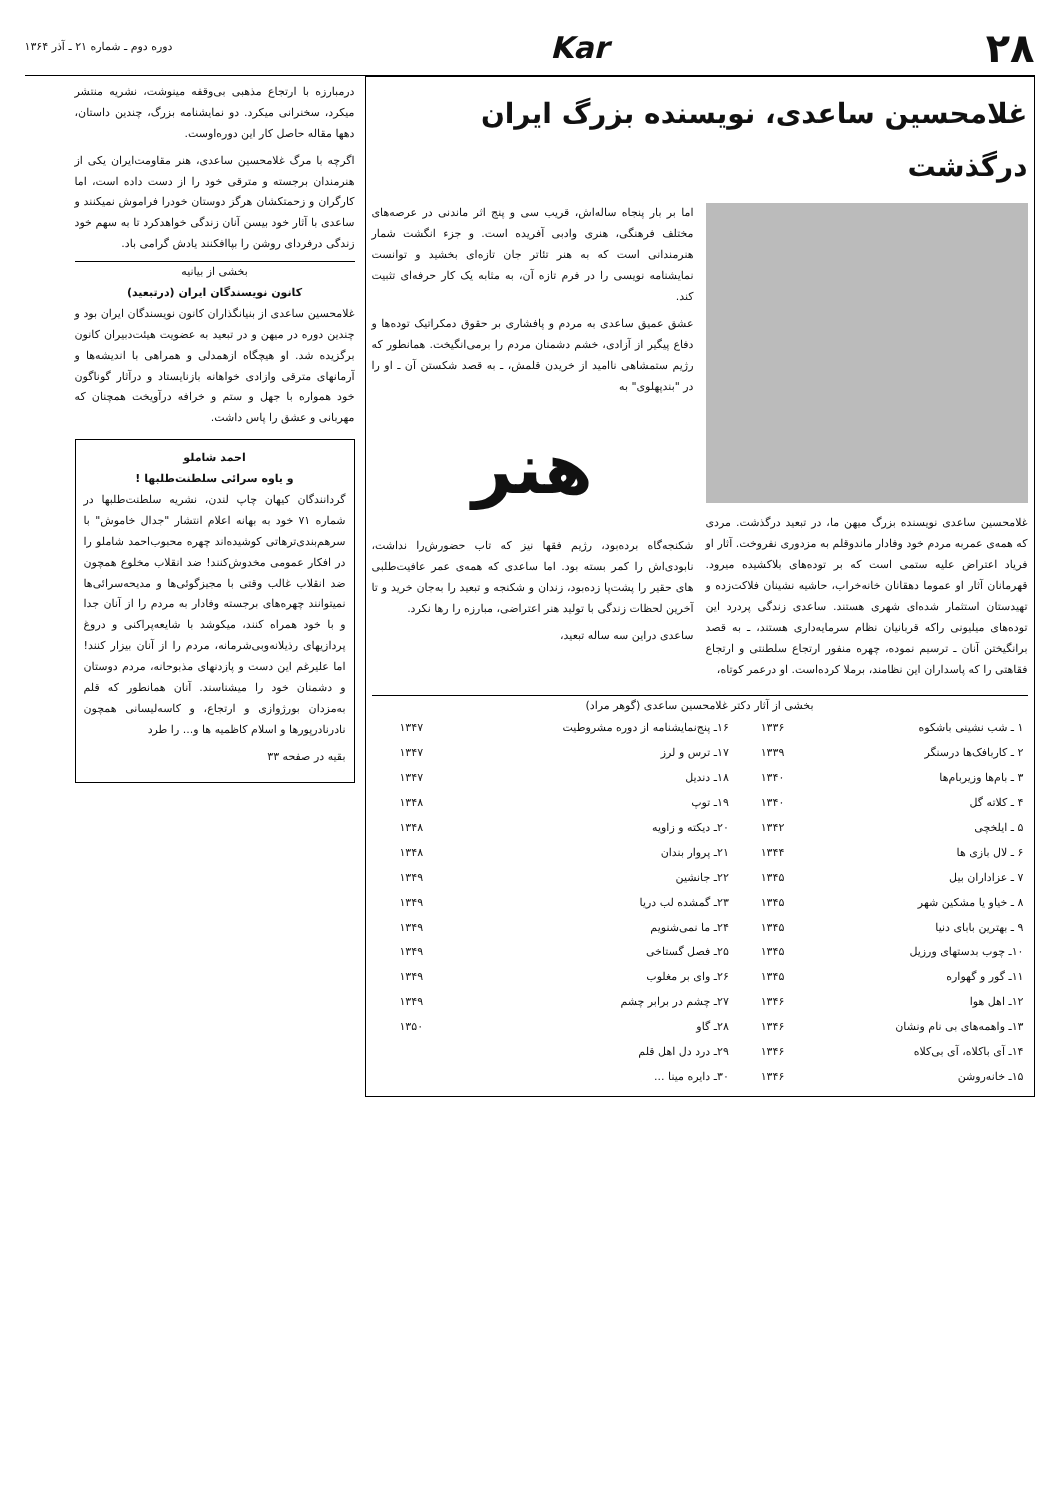۲۸
Kar
دوره دوم ـ شماره ۲۱ ـ آذر ۱۳۶۴
غلامحسین ساعدی، نویسنده بزرگ ایران درگذشت
غلامحسین ساعدی نویسنده بزرگ میهن ما، در تبعید درگذشت. مردی که همه‌ی عمربه مردم خود وفادار ماندوقلم به مزدوری نفروخت. آثار او فریاد اعتراض علیه ستمی است که بر توده‌های بلاکشیده میرود. قهرمانان آثار او عموما دهقانان خانه‌خراب، حاشیه نشینان فلاکت‌زده و تهیدستان استثمار شده‌ای شهری هستند. ساعدی زندگی پردرد این توده‌های میلیونی راکه قربانیان نظام سرمایه‌داری هستند، ـ به قصد برانگیختن آنان ـ ترسیم نموده، چهره منفور ارتجاع سلطنتی و ارتجاع فقاهتی را که پاسداران این نظامند، برملا کرده‌است. او درعمر کوتاه،
اما بر بار پنجاه ساله‌اش، قریب سی و پنج اثر ماندنی در عرصه‌های مختلف فرهنگی، هنری وادبی آفریده است. و جزء انگشت شمار هنرمندانی است که به هنر تئاتر جان تازه‌ای بخشید و توانست نمایشنامه نویسی را در فرم تازه آن، به مثابه یک کار حرفه‌ای تثبیت کند.
عشق عمیق ساعدی به مردم و پافشاری بر حقوق دمکراتیک توده‌ها و دفاع پیگیر از آزادی، خشم دشمنان مردم را برمی‌انگیخت. همانطور که رژیم ستمشاهی ناامید از خریدن قلمش، ـ به قصد شکستن آن ـ او را در "بندپهلوی" به
هنر
شکنجه‌گاه برده‌بود، رژیم فقها نیز که تاب حضورش‌را نداشت، نابودی‌اش را کمر بسته بود. اما ساعدی که همه‌ی عمر عافیت‌طلبی های حقیر را پشت‌پا زده‌بود، زندان و شکنجه و تبعید را به‌جان خرید و تا آخرین لحظات زندگی با تولید هنر اعتراضی، مبارزه را رها نکرد.
ساعدی دراین سه ساله تبعید،
بخشی از آثار دکتر غلامحسین ساعدی (گوهر مراد)
| ۱ ـ شب نشینی باشکوه | ۱۳۳۶ | ۱۶ـ پنج‌نمایشنامه از دوره مشروطیت | ۱۳۴۷ |
| ۲ ـ کاربافک‌ها درسنگر | ۱۳۳۹ | ۱۷ـ ترس و لرز | ۱۳۴۷ |
| ۳ ـ بام‌ها وزیربام‌ها | ۱۳۴۰ | ۱۸ـ دندیل | ۱۳۴۷ |
| ۴ ـ کلاته گل | ۱۳۴۰ | ۱۹ـ توپ | ۱۳۴۸ |
| ۵ ـ ایلخچی | ۱۳۴۲ | ۲۰ـ دیکته و زاویه | ۱۳۴۸ |
| ۶ ـ لال بازی ها | ۱۳۴۴ | ۲۱ـ پروار بندان | ۱۳۴۸ |
| ۷ ـ عزاداران بیل | ۱۳۴۵ | ۲۲ـ جانشین | ۱۳۴۹ |
| ۸ ـ خیاو یا مشکین شهر | ۱۳۴۵ | ۲۳ـ گمشده لب دریا | ۱۳۴۹ |
| ۹ ـ بهترین بابای دنیا | ۱۳۴۵ | ۲۴ـ ما نمی‌شنویم | ۱۳۴۹ |
| ۱۰ـ چوب بدستهای ورزیل | ۱۳۴۵ | ۲۵ـ فصل گستاخی | ۱۳۴۹ |
| ۱۱ـ گور و گهواره | ۱۳۴۵ | ۲۶ـ وای بر مغلوب | ۱۳۴۹ |
| ۱۲ـ اهل هوا | ۱۳۴۶ | ۲۷ـ چشم در برابر چشم | ۱۳۴۹ |
| ۱۳ـ واهمه‌های بی نام ونشان | ۱۳۴۶ | ۲۸ـ گاو | ۱۳۵۰ |
| ۱۴ـ آی باکلاه، آی بی‌کلاه | ۱۳۴۶ | ۲۹ـ درد دل اهل قلم | |
| ۱۵ـ خانه‌روشن | ۱۳۴۶ | ۳۰ـ دایره مینا ... | |
درمبارزه با ارتجاع مذهبی بی‌وقفه مینوشت، نشریه منتشر میکرد، سخنرانی میکرد. دو نمایشنامه بزرگ، چندین داستان، دهها مقاله حاصل کار این دوره‌اوست.
اگرچه با مرگ غلامحسین ساعدی، هنر مقاومت‌ایران یکی از هنرمندان برجسته و مترقی خود را از دست داده است، اما کارگران و زحمتکشان هرگز دوستان خودرا فراموش نمیکنند و ساعدی با آثار خود بیسن آنان زندگی خواهدکرد تا به سهم خود زندگی درفردای روشن را بپاافکنند یادش گرامی باد.
بخشی از بیانیه
کانون نویسندگان ایران (درتبعید)
غلامحسین ساعدی از بنیانگذاران کانون نویسندگان ایران بود و چندین دوره در میهن و در تبعید به عضویت هیئت‌دبیران کانون برگزیده شد. او هیچگاه ازهمدلی و همراهی با اندیشه‌ها و آرمانهای مترقی وازادی خواهانه بازنایستاد و درآثار گوناگون خود همواره با جهل و ستم و خرافه درآویخت همچنان که مهربانی و عشق را پاس داشت.
احمد شاملو
و یاوه سرائی سلطنت‌طلبها !
گردانندگان کیهان چاپ لندن، نشریه سلطنت‌طلبها در شماره ۷۱ خود به بهانه اعلام انتشار "جدال خاموش" با سرهم‌بندی‌ترهاتی کوشیده‌اند چهره محبوب‌احمد شاملو را در افکار عمومی مخدوش‌کنند! ضد انقلاب مخلوع همچون ضد انقلاب غالب وقتی با مجیزگوئی‌ها و مدیحه‌سرائی‌ها نمیتوانند چهره‌های برجسته وفادار به مردم را از آنان جدا و با خود همراه کنند، میکوشد با شایعه‌پراکنی و دروغ پردازیهای رذیلانه‌وبی‌شرمانه، مردم را از آنان بیزار کنند! اما علیرغم این دست و پازدنهای مذبوحانه، مردم دوستان و دشمنان خود را میشناسند. آنان همانطور که قلم به‌مزدان بورژوازی و ارتجاع، و کاسه‌لیسانی همچون نادرنادرپورها و اسلام کاظمیه ها و... را طرد
بقیه در صفحه ۳۳